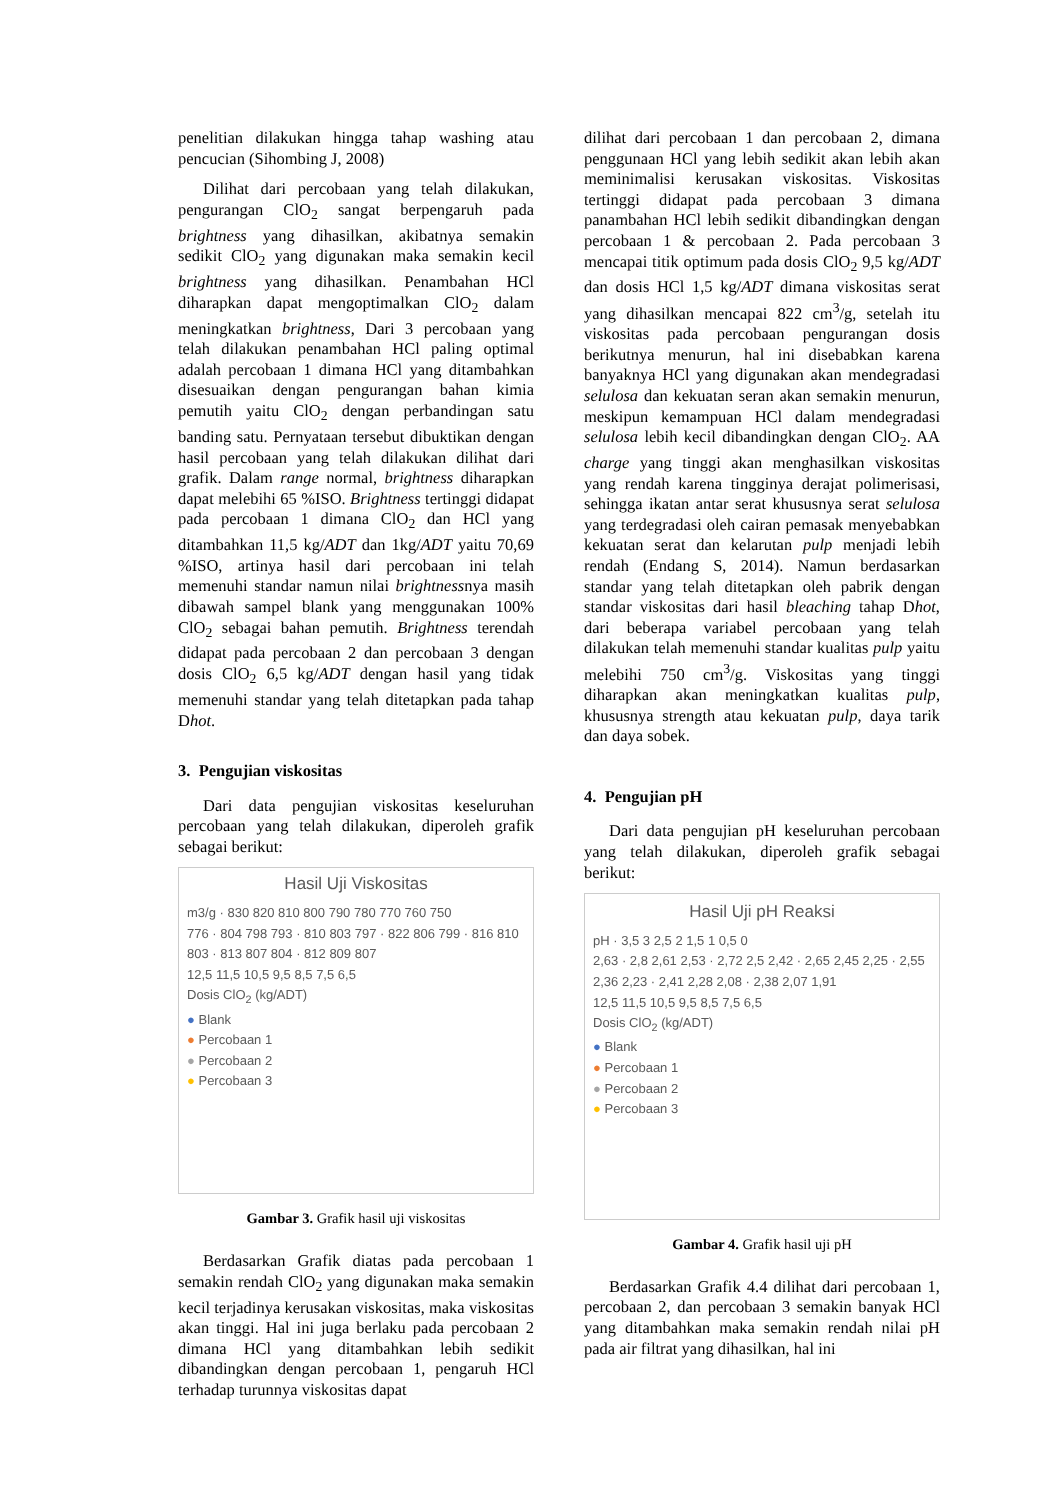penelitian dilakukan hingga tahap washing atau pencucian (Sihombing J, 2008)
Dilihat dari percobaan yang telah dilakukan, pengurangan ClO<sub>2</sub> sangat berpengaruh pada brightness yang dihasilkan, akibatnya semakin sedikit ClO<sub>2</sub> yang digunakan maka semakin kecil brightness yang dihasilkan. Penambahan HCl diharapkan dapat mengoptimalkan ClO<sub>2</sub> dalam meningkatkan brightness, Dari 3 percobaan yang telah dilakukan penambahan HCl paling optimal adalah percobaan 1 dimana HCl yang ditambahkan disesuaikan dengan pengurangan bahan kimia pemutih yaitu ClO<sub>2</sub> dengan perbandingan satu banding satu. Pernyataan tersebut dibuktikan dengan hasil percobaan yang telah dilakukan dilihat dari grafik. Dalam range normal, brightness diharapkan dapat melebihi 65 %ISO. Brightness tertinggi didapat pada percobaan 1 dimana ClO<sub>2</sub> dan HCl yang ditambahkan 11,5 kg/ADT dan 1kg/ADT yaitu 70,69 %ISO, artinya hasil dari percobaan ini telah memenuhi standar namun nilai brightnessnya masih dibawah sampel blank yang menggunakan 100% ClO<sub>2</sub> sebagai bahan pemutih. Brightness terendah didapat pada percobaan 2 dan percobaan 3 dengan dosis ClO<sub>2</sub> 6,5 kg/ADT dengan hasil yang tidak memenuhi standar yang telah ditetapkan pada tahap Dhot.
3. Pengujian viskositas
Dari data pengujian viskositas keseluruhan percobaan yang telah dilakukan, diperoleh grafik sebagai berikut:
Hasil Uji Viskositas
m3/g · 830 820 810 800 790 780 770 760 750
776 · 804 798 793 · 810 803 797 · 822 806 799 · 816 810 803 · 813 807 804 · 812 809 807
12,5 11,5 10,5 9,5 8,5 7,5 6,5
Dosis ClO<sub>2</sub> (kg/ADT)
● Blank
● Percobaan 1
● Percobaan 2
● Percobaan 3
Gambar 3. Grafik hasil uji viskositas
Berdasarkan Grafik diatas pada percobaan 1 semakin rendah ClO<sub>2</sub> yang digunakan maka semakin kecil terjadinya kerusakan viskositas, maka viskositas akan tinggi. Hal ini juga berlaku pada percobaan 2 dimana HCl yang ditambahkan lebih sedikit dibandingkan dengan percobaan 1, pengaruh HCl terhadap turunnya viskositas dapat
dilihat dari percobaan 1 dan percobaan 2, dimana penggunaan HCl yang lebih sedikit akan lebih akan meminimalisi kerusakan viskositas. Viskositas tertinggi didapat pada percobaan 3 dimana panambahan HCl lebih sedikit dibandingkan dengan percobaan 1 & percobaan 2. Pada percobaan 3 mencapai titik optimum pada dosis ClO<sub>2</sub> 9,5 kg/ADT dan dosis HCl 1,5 kg/ADT dimana viskositas serat yang dihasilkan mencapai 822 cm<sup>3</sup>/g, setelah itu viskositas pada percobaan pengurangan dosis berikutnya menurun, hal ini disebabkan karena banyaknya HCl yang digunakan akan mendegradasi selulosa dan kekuatan seran akan semakin menurun, meskipun kemampuan HCl dalam mendegradasi selulosa lebih kecil dibandingkan dengan ClO<sub>2</sub>. AA charge yang tinggi akan menghasilkan viskositas yang rendah karena tingginya derajat polimerisasi, sehingga ikatan antar serat khususnya serat selulosa yang terdegradasi oleh cairan pemasak menyebabkan kekuatan serat dan kelarutan pulp menjadi lebih rendah (Endang S, 2014). Namun berdasarkan standar yang telah ditetapkan oleh pabrik dengan standar viskositas dari hasil bleaching tahap Dhot, dari beberapa variabel percobaan yang telah dilakukan telah memenuhi standar kualitas pulp yaitu melebihi 750 cm<sup>3</sup>/g. Viskositas yang tinggi diharapkan akan meningkatkan kualitas pulp, khususnya strength atau kekuatan pulp, daya tarik dan daya sobek.
4. Pengujian pH
Dari data pengujian pH keseluruhan percobaan yang telah dilakukan, diperoleh grafik sebagai berikut:
Hasil Uji pH Reaksi
pH · 3,5 3 2,5 2 1,5 1 0,5 0
2,63 · 2,8 2,61 2,53 · 2,72 2,5 2,42 · 2,65 2,45 2,25 · 2,55 2,36 2,23 · 2,41 2,28 2,08 · 2,38 2,07 1,91
12,5 11,5 10,5 9,5 8,5 7,5 6,5
Dosis ClO<sub>2</sub> (kg/ADT)
● Blank
● Percobaan 1
● Percobaan 2
● Percobaan 3
Gambar 4. Grafik hasil uji pH
Berdasarkan Grafik 4.4 dilihat dari percobaan 1, percobaan 2, dan percobaan 3 semakin banyak HCl yang ditambahkan maka semakin rendah nilai pH pada air filtrat yang dihasilkan, hal ini